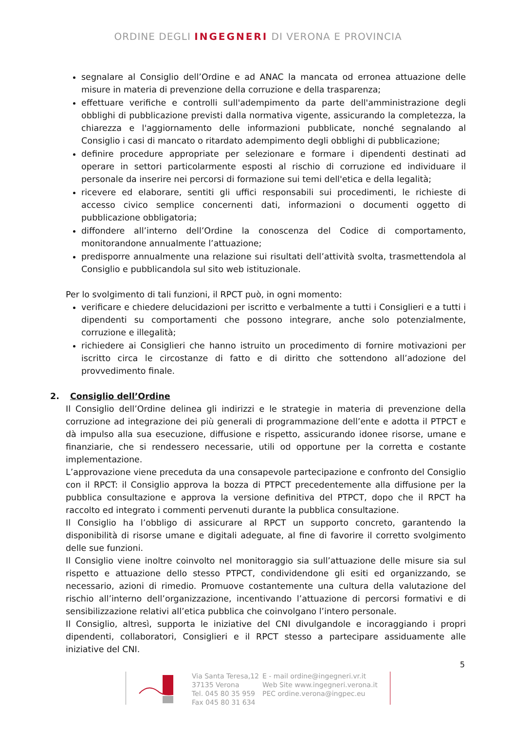ORDINE DEGLI INGEGNERI DI VERONA E PROVINCIA
segnalare al Consiglio dell’Ordine e ad ANAC la mancata od erronea attuazione delle misure in materia di prevenzione della corruzione e della trasparenza;
effettuare verifiche e controlli sull'adempimento da parte dell'amministrazione degli obblighi di pubblicazione previsti dalla normativa vigente, assicurando la completezza, la chiarezza e l'aggiornamento delle informazioni pubblicate, nonché segnalando al Consiglio i casi di mancato o ritardato adempimento degli obblighi di pubblicazione;
definire procedure appropriate per selezionare e formare i dipendenti destinati ad operare in settori particolarmente esposti al rischio di corruzione ed individuare il personale da inserire nei percorsi di formazione sui temi dell'etica e della legalità;
ricevere ed elaborare, sentiti gli uffici responsabili sui procedimenti, le richieste di accesso civico semplice concernenti dati, informazioni o documenti oggetto di pubblicazione obbligatoria;
diffondere all’interno dell’Ordine la conoscenza del Codice di comportamento, monitorandone annualmente l’attuazione;
predisporre annualmente una relazione sui risultati dell’attività svolta, trasmettendola al Consiglio e pubblicandola sul sito web istituzionale.
Per lo svolgimento di tali funzioni, il RPCT può, in ogni momento:
verificare e chiedere delucidazioni per iscritto e verbalmente a tutti i Consiglieri e a tutti i dipendenti su comportamenti che possono integrare, anche solo potenzialmente, corruzione e illegalità;
richiedere ai Consiglieri che hanno istruito un procedimento di fornire motivazioni per iscritto circa le circostanze di fatto e di diritto che sottendono all’adozione del provvedimento finale.
2. Consiglio dell’Ordine
Il Consiglio dell’Ordine delinea gli indirizzi e le strategie in materia di prevenzione della corruzione ad integrazione dei più generali di programmazione dell’ente e adotta il PTPCT e dà impulso alla sua esecuzione, diffusione e rispetto, assicurando idonee risorse, umane e finanziarie, che si rendessero necessarie, utili od opportune per la corretta e costante implementazione.
L’approvazione viene preceduta da una consapevole partecipazione e confronto del Consiglio con il RPCT: il Consiglio approva la bozza di PTPCT precedentemente alla diffusione per la pubblica consultazione e approva la versione definitiva del PTPCT, dopo che il RPCT ha raccolto ed integrato i commenti pervenuti durante la pubblica consultazione.
Il Consiglio ha l’obbligo di assicurare al RPCT un supporto concreto, garantendo la disponibilità di risorse umane e digitali adeguate, al fine di favorire il corretto svolgimento delle sue funzioni.
Il Consiglio viene inoltre coinvolto nel monitoraggio sia sull’attuazione delle misure sia sul rispetto e attuazione dello stesso PTPCT, condividendone gli esiti ed organizzando, se necessario, azioni di rimedio. Promuove costantemente una cultura della valutazione del rischio all’interno dell’organizzazione, incentivando l’attuazione di percorsi formativi e di sensibilizzazione relativi all’etica pubblica che coinvolgano l’intero personale.
Il Consiglio, altresì, supporta le iniziative del CNI divulgandole e incoraggiando i propri dipendenti, collaboratori, Consiglieri e il RPCT stesso a partecipare assiduamente alle iniziative del CNI.
5
Via Santa Teresa,12
37135 Verona
Tel. 045 80 35 959
Fax 045 80 31 634
E - mail ordine@ingegneri.vr.it
Web Site www.ingegneri.verona.it
PEC ordine.verona@ingpec.eu